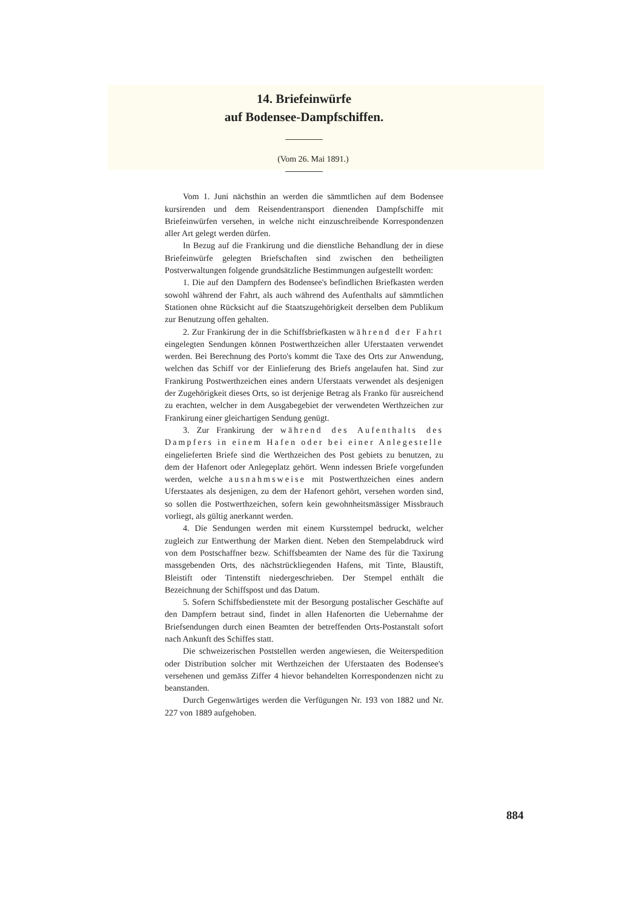14. Briefeinwürfe
auf Bodensee-Dampfschiffen.
(Vom 26. Mai 1891.)
Vom 1. Juni nächsthin an werden die sämmtlichen auf dem Bodensee kursirenden und dem Reisendentransport dienenden Dampfschiffe mit Briefeinwürfen versehen, in welche nicht einzuschreibende Korrespondenzen aller Art gelegt werden dürfen.
In Bezug auf die Frankirung und die dienstliche Behandlung der in diese Briefeinwürfe gelegten Briefschaften sind zwischen den betheiligten Postverwaltungen folgende grundsätzliche Bestimmungen aufgestellt worden:
1. Die auf den Dampfern des Bodensee's befindlichen Briefkasten werden sowohl während der Fahrt, als auch während des Aufenthalts auf sämmtlichen Stationen ohne Rücksicht auf die Staatszugehörigkeit derselben dem Publikum zur Benutzung offen gehalten.
2. Zur Frankirung der in die Schiffsbriefkasten während der Fahrt eingelegten Sendungen können Postwerthzeichen aller Uferstaaten verwendet werden. Bei Berechnung des Porto's kommt die Taxe des Orts zur Anwendung, welchen das Schiff vor der Einlieferung des Briefs angelaufen hat. Sind zur Frankirung Postwerthzeichen eines andern Uferstaats verwendet als desjenigen der Zugehörigkeit dieses Orts, so ist derjenige Betrag als Franko für ausreichend zu erachten, welcher in dem Ausgabegebiet der verwendeten Werthzeichen zur Frankirung einer gleichartigen Sendung genügt.
3. Zur Frankirung der während des Aufenthalts des Dampfers in einem Hafen oder bei einer Anlegestelle eingelieferten Briefe sind die Werthzeichen des Post gebiets zu benutzen, zu dem der Hafenort oder Anlegeplatz gehört. Wenn indessen Briefe vorgefunden werden, welche ausnahmsweise mit Postwerthzeichen eines andern Uferstaates als desjenigen, zu dem der Hafenort gehört, versehen worden sind, so sollen die Postwerthzeichen, sofern kein gewohnheitsmässiger Missbrauch vorliegt, als gültig anerkannt werden.
4. Die Sendungen werden mit einem Kursstempel bedruckt, welcher zugleich zur Entwerthung der Marken dient. Neben den Stempelabdruck wird von dem Postschaffner bezw. Schiffsbeamten der Name des für die Taxirung massgebenden Orts, des nächstrückliegenden Hafens, mit Tinte, Blaustift, Bleistift oder Tintenstift niedergeschrieben. Der Stempel enthält die Bezeichnung der Schiffspost und das Datum.
5. Sofern Schiffsbedienstete mit der Besorgung postalischer Geschäfte auf den Dampfern betraut sind, findet in allen Hafenorten die Uebernahme der Briefsendungen durch einen Beamten der betreffenden Orts-Postanstalt sofort nach Ankunft des Schiffes statt.
Die schweizerischen Poststellen werden angewiesen, die Weiterspedition oder Distribution solcher mit Werthzeichen der Uferstaaten des Bodensee's versehenen und gemäss Ziffer 4 hievor behandelten Korrespondenzen nicht zu beanstanden.
Durch Gegenwärtiges werden die Verfügungen Nr. 193 von 1882 und Nr. 227 von 1889 aufgehoben.
884